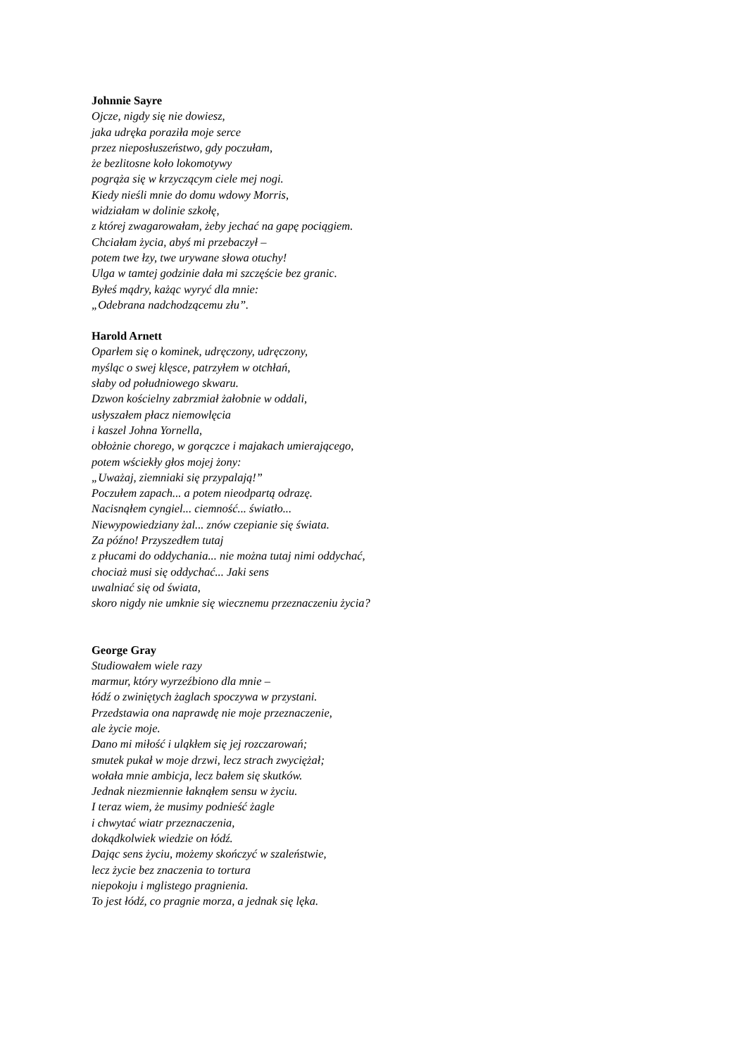Johnnie Sayre
Ojcze, nigdy się nie dowiesz,
jaka udręka poraziła moje serce
przez nieposłuszeństwo, gdy poczułam,
że bezlitosne koło lokomotywy
pogrąża się w krzyczącym ciele mej nogi.
Kiedy nieśli mnie do domu wdowy Morris,
widziałam w dolinie szkołę,
z której zwagarowałam, żeby jechać na gapę pociągiem.
Chciałam życia, abyś mi przebaczył –
potem twe łzy, twe urywane słowa otuchy!
Ulga w tamtej godzinie dała mi szczęście bez granic.
Byłeś mądry, każąc wyryć dla mnie:
„Odebrana nadchodzącemu złu”.
Harold Arnett
Oparłem się o kominek, udręczony, udręczony,
myśląc o swej klęsce, patrzyłem w otchłań,
słaby od południowego skwaru.
Dzwon kościelny zabrzmiał żałobnie w oddali,
usłyszałem płacz niemowlęcia
i kaszel Johna Yornella,
obłożnie chorego, w gorączce i majakach umierającego,
potem wściekły głos mojej żony:
„Uważaj, ziemniaki się przypalają!”
Poczułem zapach... a potem nieodpartą odrazę.
Nacisnąłem cyngiel... ciemność... światło...
Niewypowiedziany żal... znów czepianie się świata.
Za późno! Przyszedłem tutaj
z płucami do oddychania... nie można tutaj nimi oddychać,
chociaż musi się oddychać... Jaki sens
uwalniać się od świata,
skoro nigdy nie umknie się wiecznemu przeznaczeniu życia?
George Gray
Studiowałem wiele razy
marmur, który wyrzeźbiono dla mnie –
łódź o zwiniętych żaglach spoczywa w przystani.
Przedstawia ona naprawdę nie moje przeznaczenie,
ale życie moje.
Dano mi miłość i uląkłem się jej rozczarowań;
smutek pukał w moje drzwi, lecz strach zwyciężał;
wołała mnie ambicja, lecz bałem się skutków.
Jednak niezmiennie łaknąłem sensu w życiu.
I teraz wiem, że musimy podnieść żagle
i chwytać wiatr przeznaczenia,
dokądkolwiek wiedzie on łódź.
Dając sens życiu, możemy skończyć w szaleństwie,
lecz życie bez znaczenia to tortura
niepokoju i mglistego pragnienia.
To jest łódź, co pragnie morza, a jednak się lęka.